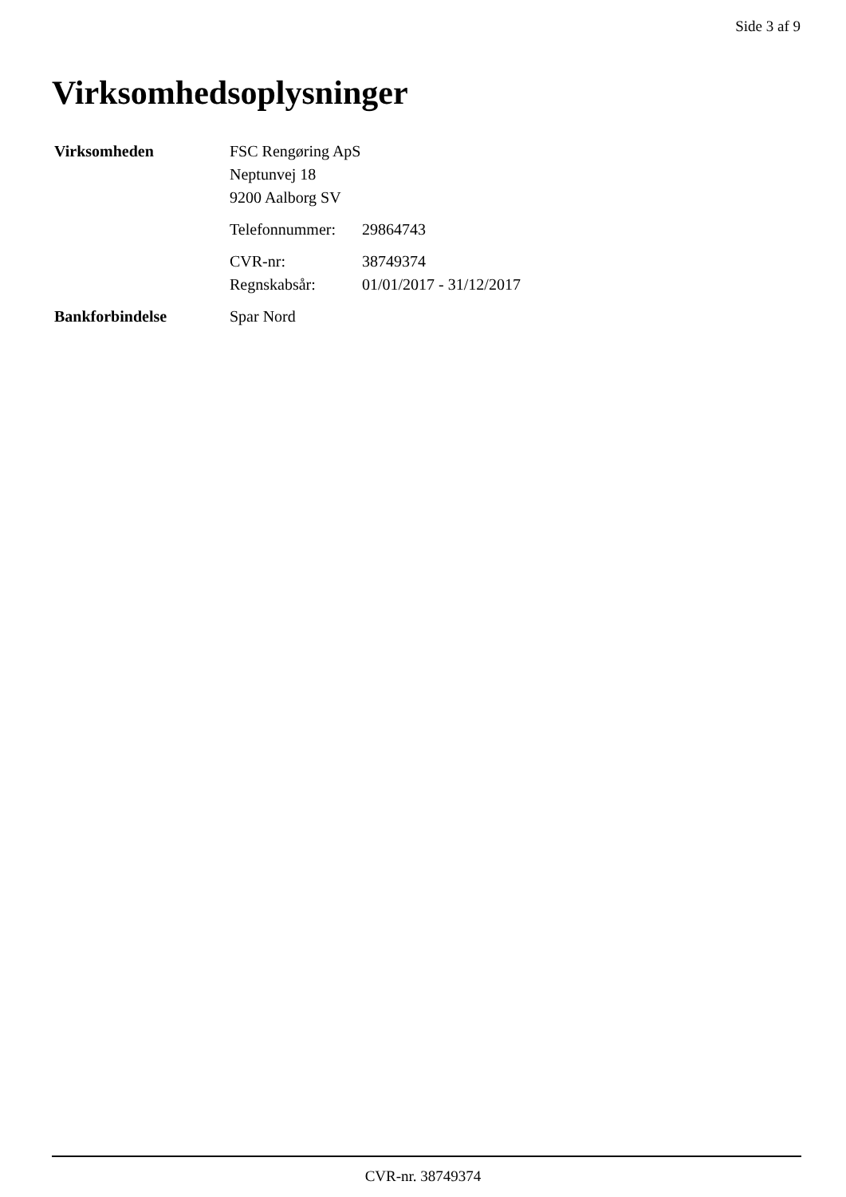Side 3 af 9
Virksomhedsoplysninger
Virksomheden FSC Rengøring ApS
Neptunvej 18
9200 Aalborg SV
Telefonnummer: 29864743
CVR-nr: 38749374
Regnskabsår: 01/01/2017 - 31/12/2017
Bankforbindelse Spar Nord
CVR-nr. 38749374